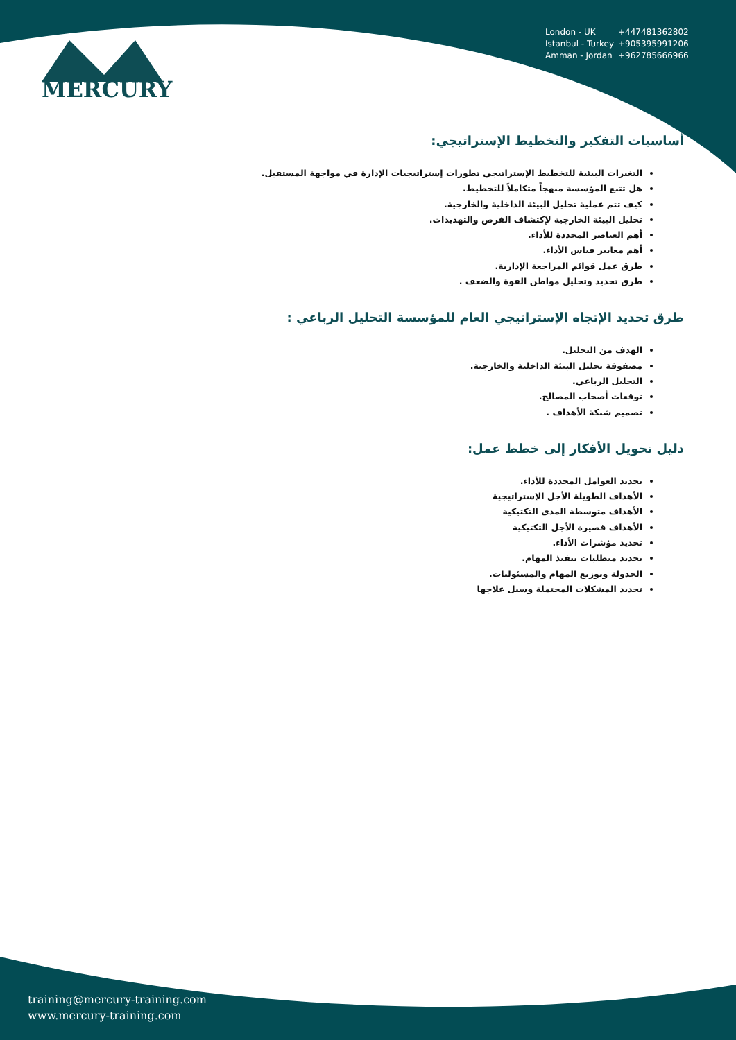MERCURY
London - UK +447481362802
Istanbul - Turkey +905395991206
Amman - Jordan +962785666966
أساسيات التفكير والتخطيط الإستراتيجي:
التغيرات البيئية للتخطيط الإستراتيجي تطورات إستراتيجيات الإدارة في مواجهة المستقبل.
هل تتبع المؤسسة منهجاً متكاملاً للتخطيط.
كيف تتم عملية تحليل البيئة الداخلية والخارجية.
تحليل البيئة الخارجية لإكتشاف الفرص والتهديدات.
أهم العناصر المحددة للأداء.
أهم معايير قياس الأداء.
طرق عمل قوائم المراجعة الإدارية.
طرق تحديد وتحليل مواطن القوة والضعف .
طرق تحديد الإتجاه الإستراتيجي العام للمؤسسة التحليل الرباعي :
الهدف من التحليل.
مصفوفة تحليل البيئة الداخلية والخارجية.
التحليل الرباعي.
توقعات أصحاب المصالح.
تصميم شبكة الأهداف .
دليل تحويل الأفكار إلى خطط عمل:
تحديد العوامل المحددة للأداء.
الأهداف الطويلة الأجل الإستراتيجية
الأهداف متوسطة المدى التكتيكية
الأهداف قصيرة الأجل التكتيكية
تحديد مؤشرات الأداء.
تحديد متطلبات تنفيذ المهام.
الجدولة وتوزيع المهام والمسئوليات.
تحديد المشكلات المحتملة وسبل علاجها
training@mercury-training.com
www.mercury-training.com